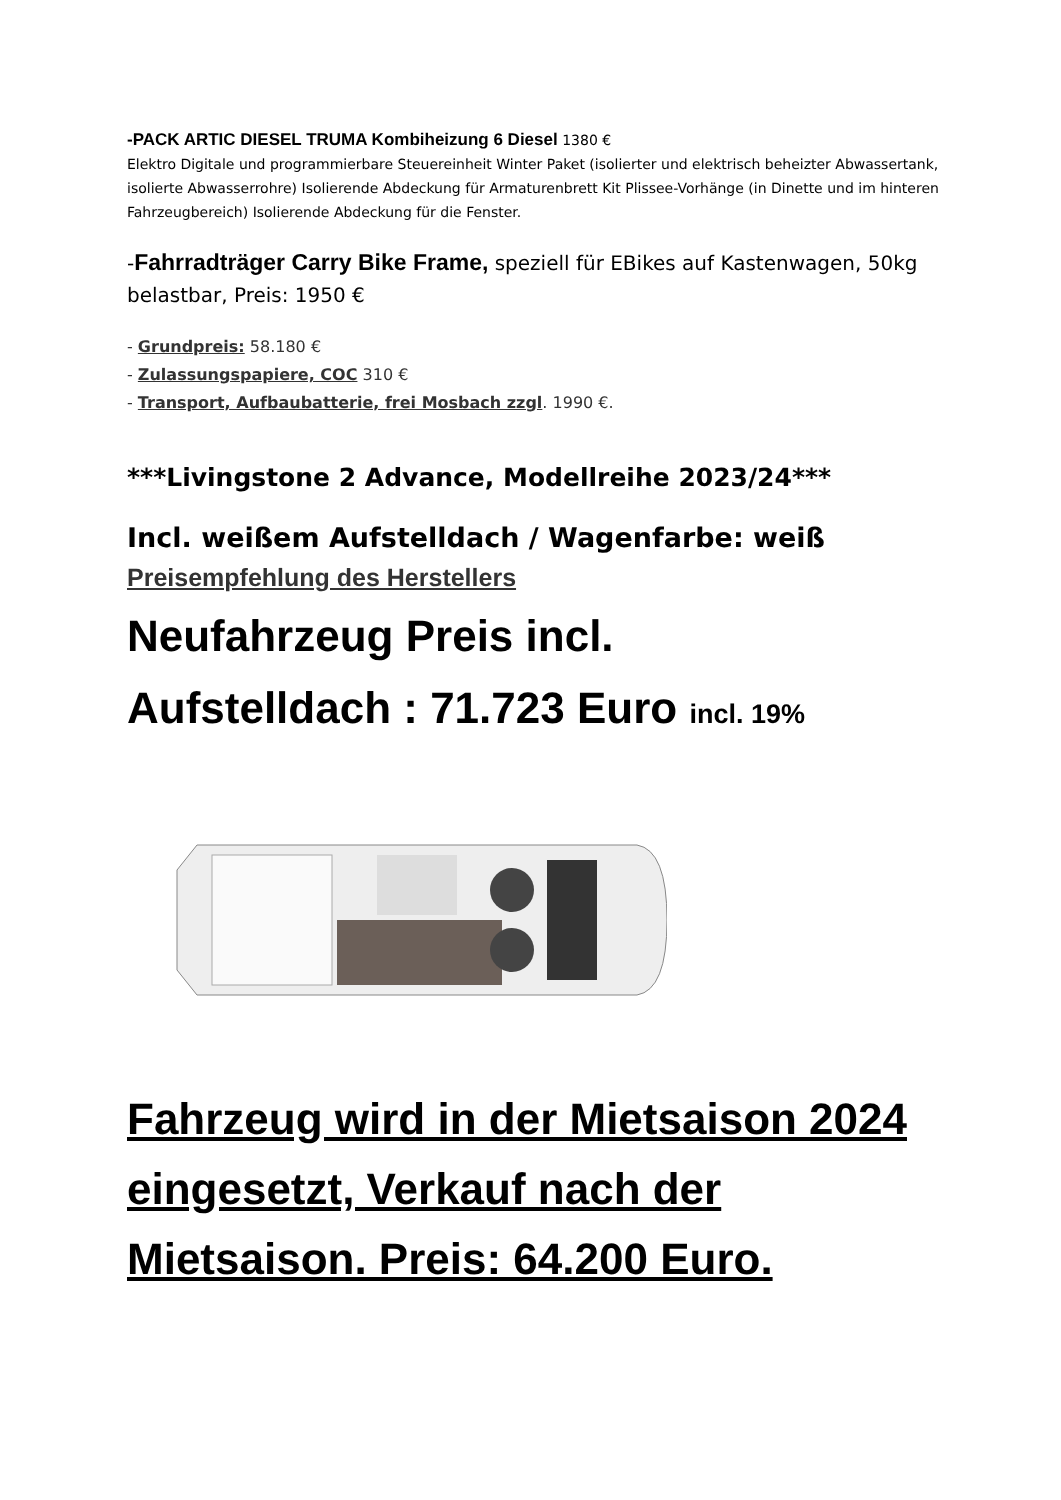-PACK ARTIC DIESEL TRUMA Kombiheizung 6 Diesel 1380 €
Elektro Digitale und programmierbare Steuereinheit Winter Paket (isolierter und elektrisch beheizter Abwassertank, isolierte Abwasserrohre) Isolierende Abdeckung für Armaturenbrett Kit Plissee-Vorhänge (in Dinette und im hinteren Fahrzeugbereich) Isolierende Abdeckung für die Fenster.
-Fahrradträger Carry Bike Frame, speziell für EBikes auf Kastenwagen, 50kg belastbar, Preis: 1950 €
- Grundpreis: 58.180 €
- Zulassungspapiere, COC 310 €
- Transport, Aufbaubatterie, frei Mosbach zzgl. 1990 €.
***Livingstone 2 Advance, Modellreihe 2023/24***
Incl. weißem Aufstelldach / Wagenfarbe: weiß
Preisempfehlung des Herstellers
Neufahrzeug Preis incl.
Aufstelldach : 71.723 Euro incl. 19%
Fahrzeug wird in der Mietsaison 2024 eingesetzt, Verkauf nach der Mietsaison. Preis: 64.200 Euro.